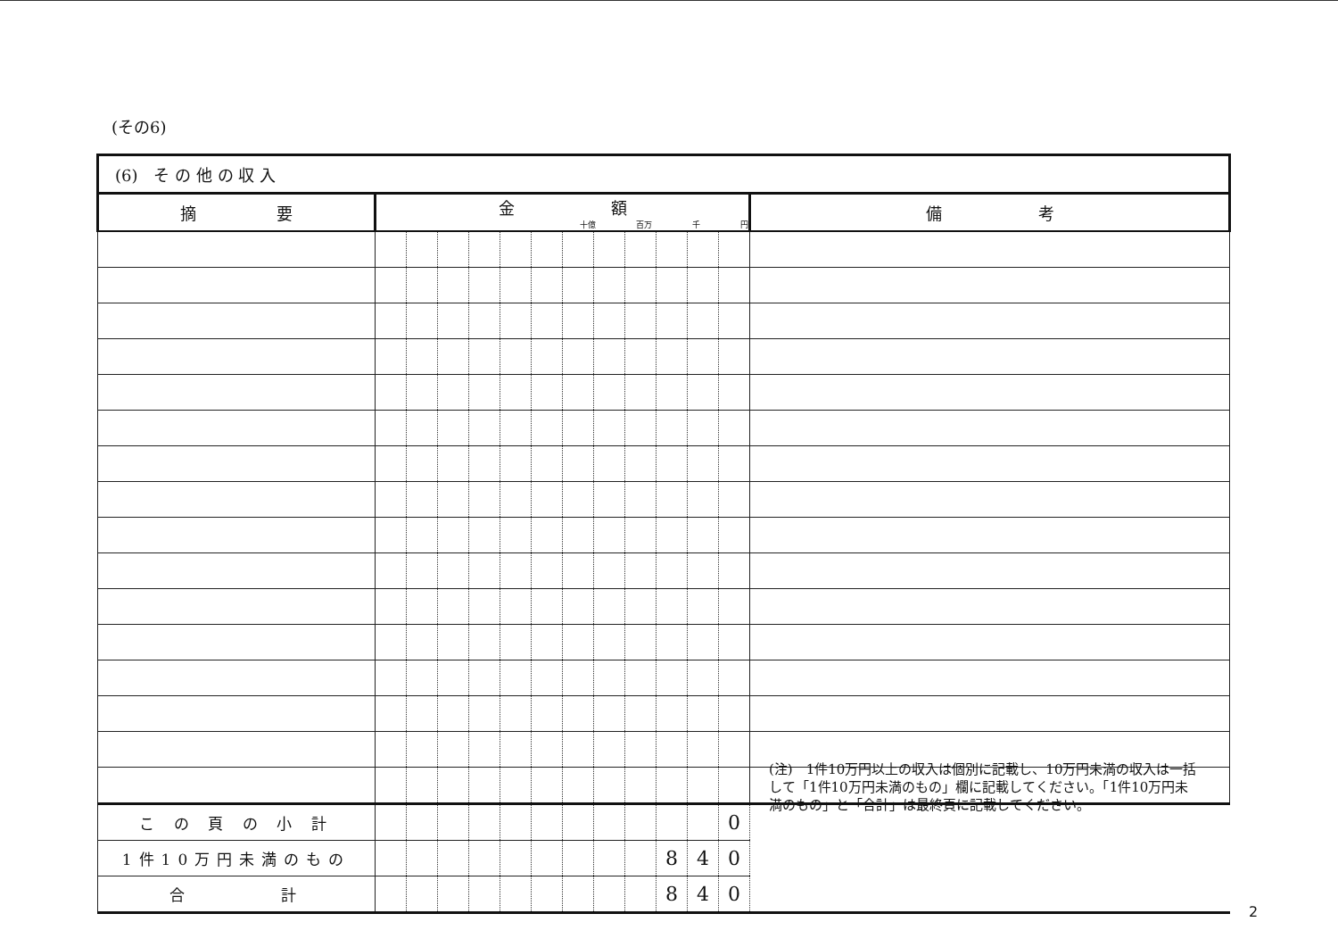(その6)
| (6) そ の 他 の 収 入 | | | | | | | | | | | | | |
| 摘 要 | 金 額 十億 百万 千 円 | | | | | | | | | | | | 備 考 |
| こ の 頁 の 小 計 | | | | | | | | | | | | 0 | |
| 1件10万円未満のもの | | | | | | | | | | 8 | 4 | 0 | |
| 合 計 | | | | | | | | | | 8 | 4 | 0 | |
(注)　1件10万円以上の収入は個別に記載し、10万円未満の収入は一括して「1件10万円未満のもの」欄に記載してください。「1件10万円未満のもの」と「合計」は最終頁に記載してください。
2